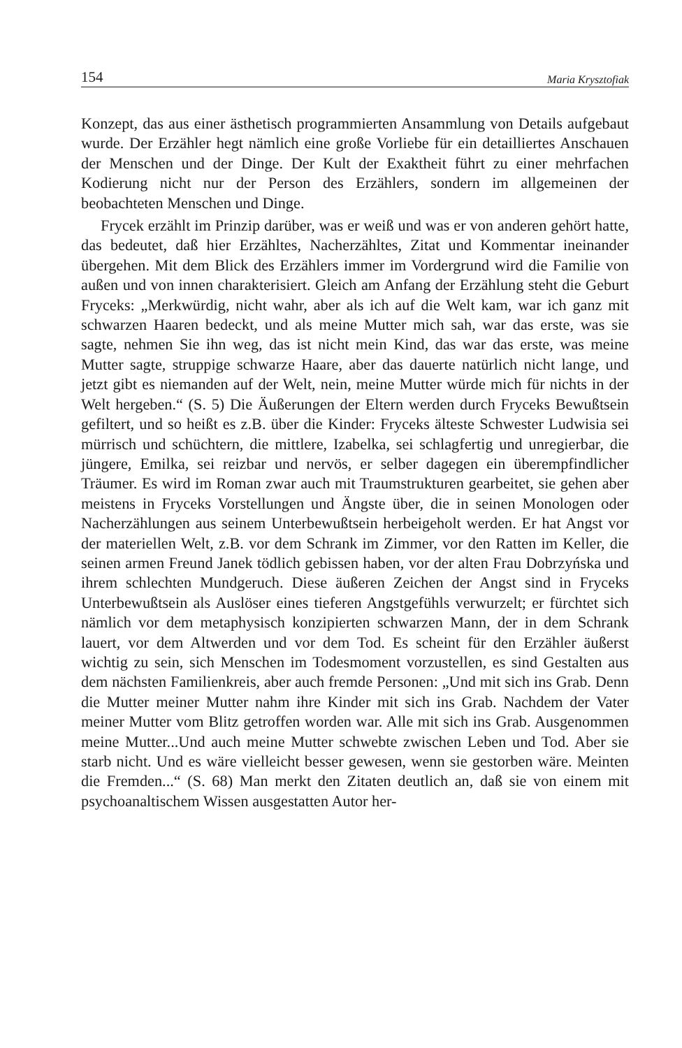154 Maria Krysztofiak
Konzept, das aus einer ästhetisch programmierten Ansammlung von Details aufgebaut wurde. Der Erzähler hegt nämlich eine große Vorliebe für ein detailliertes Anschauen der Menschen und der Dinge. Der Kult der Exaktheit führt zu einer mehrfachen Kodierung nicht nur der Person des Erzählers, sondern im allgemeinen der beobachteten Menschen und Dinge.
Frycek erzählt im Prinzip darüber, was er weiß und was er von anderen gehört hatte, das bedeutet, daß hier Erzähltes, Nacherzähltes, Zitat und Kommentar ineinander übergehen. Mit dem Blick des Erzählers immer im Vordergrund wird die Familie von außen und von innen charakterisiert. Gleich am Anfang der Erzählung steht die Geburt Fryceks: „Merkwürdig, nicht wahr, aber als ich auf die Welt kam, war ich ganz mit schwarzen Haaren bedeckt, und als meine Mutter mich sah, war das erste, was sie sagte, nehmen Sie ihn weg, das ist nicht mein Kind, das war das erste, was meine Mutter sagte, struppige schwarze Haare, aber das dauerte natürlich nicht lange, und jetzt gibt es niemanden auf der Welt, nein, meine Mutter würde mich für nichts in der Welt hergeben.“ (S. 5) Die Äußerungen der Eltern werden durch Fryceks Bewußtsein gefiltert, und so heißt es z.B. über die Kinder: Fryceks älteste Schwester Ludwisia sei mürrisch und schüchtern, die mittlere, Izabelka, sei schlagfertig und unregierbar, die jüngere, Emilka, sei reizbar und nervös, er selber dagegen ein überempfindlicher Träumer. Es wird im Roman zwar auch mit Traumstrukturen gearbeitet, sie gehen aber meistens in Fryceks Vorstellungen und Ängste über, die in seinen Monologen oder Nacherzählungen aus seinem Unterbewußtsein herbeigeholt werden. Er hat Angst vor der materiellen Welt, z.B. vor dem Schrank im Zimmer, vor den Ratten im Keller, die seinen armen Freund Janek tödlich gebissen haben, vor der alten Frau Dobrzyńska und ihrem schlechten Mundgeruch. Diese äußeren Zeichen der Angst sind in Fryceks Unterbewußtsein als Auslöser eines tieferen Angstgefühls verwurzelt; er fürchtet sich nämlich vor dem metaphysisch konzipierten schwarzen Mann, der in dem Schrank lauert, vor dem Altwerden und vor dem Tod. Es scheint für den Erzähler äußerst wichtig zu sein, sich Menschen im Todesmoment vorzustellen, es sind Gestalten aus dem nächsten Familienkreis, aber auch fremde Personen: „Und mit sich ins Grab. Denn die Mutter meiner Mutter nahm ihre Kinder mit sich ins Grab. Nachdem der Vater meiner Mutter vom Blitz getroffen worden war. Alle mit sich ins Grab. Ausgenommen meine Mutter...Und auch meine Mutter schwebte zwischen Leben und Tod. Aber sie starb nicht. Und es wäre vielleicht besser gewesen, wenn sie gestorben wäre. Meinten die Fremden...“ (S. 68) Man merkt den Zitaten deutlich an, daß sie von einem mit psychoanaltischem Wissen ausgestatten Autor her-